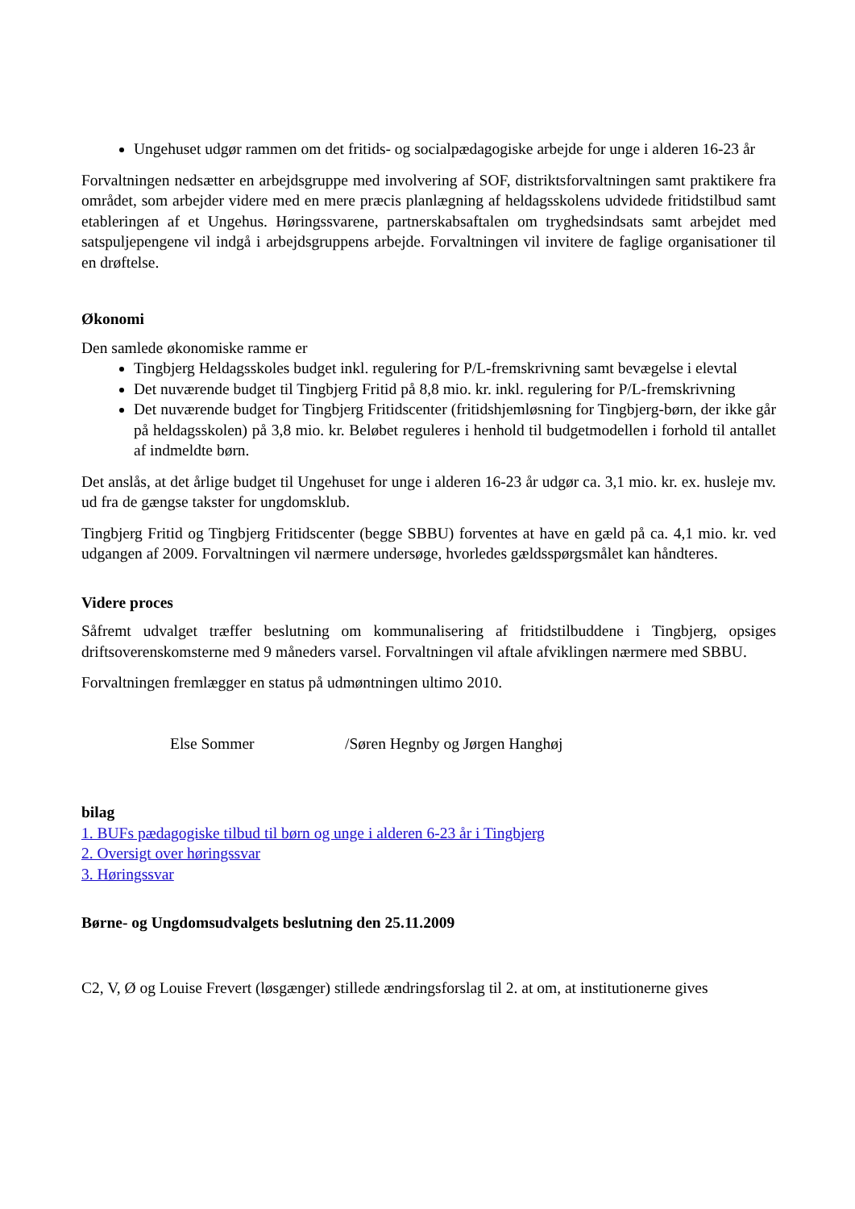Ungehuset udgør rammen om det fritids- og socialpædagogiske arbejde for unge i alderen 16-23 år
Forvaltningen nedsætter en arbejdsgruppe med involvering af SOF, distriktsforvaltningen samt praktikere fra området, som arbejder videre med en mere præcis planlægning af heldagsskolens udvidede fritidstilbud samt etableringen af et Ungehus. Høringssvarene, partnerskabsaftalen om tryghedsindsats samt arbejdet med satspuljepengene vil indgå i arbejdsgruppens arbejde. Forvaltningen vil invitere de faglige organisationer til en drøftelse.
Økonomi
Den samlede økonomiske ramme er
Tingbjerg Heldagsskoles budget inkl. regulering for P/L-fremskrivning samt bevægelse i elevtal
Det nuværende budget til Tingbjerg Fritid på 8,8 mio. kr. inkl. regulering for P/L-fremskrivning
Det nuværende budget for Tingbjerg Fritidscenter (fritidshjemløsning for Tingbjerg-børn, der ikke går på heldagsskolen) på 3,8 mio. kr. Beløbet reguleres i henhold til budgetmodellen i forhold til antallet af indmeldte børn.
Det anslås, at det årlige budget til Ungehuset for unge i alderen 16-23 år udgør ca. 3,1 mio. kr. ex. husleje mv. ud fra de gængse takster for ungdomsklub.
Tingbjerg Fritid og Tingbjerg Fritidscenter (begge SBBU) forventes at have en gæld på ca. 4,1 mio. kr. ved udgangen af 2009. Forvaltningen vil nærmere undersøge, hvorledes gældsspørgsmålet kan håndteres.
Videre proces
Såfremt udvalget træffer beslutning om kommunalisering af fritidstilbuddene i Tingbjerg, opsiges driftsoverenskomsterne med 9 måneders varsel. Forvaltningen vil aftale afviklingen nærmere med SBBU.
Forvaltningen fremlægger en status på udmøntningen ultimo 2010.
Else Sommer /Søren Hegnby og Jørgen Hanghøj
bilag
1. BUFs pædagogiske tilbud til børn og unge i alderen 6-23 år i Tingbjerg
2. Oversigt over høringssvar
3. Høringssvar
Børne- og Ungdomsudvalgets beslutning den 25.11.2009
C2, V, Ø og Louise Frevert (løsgænger) stillede ændringsforslag til 2. at om, at institutionerne gives